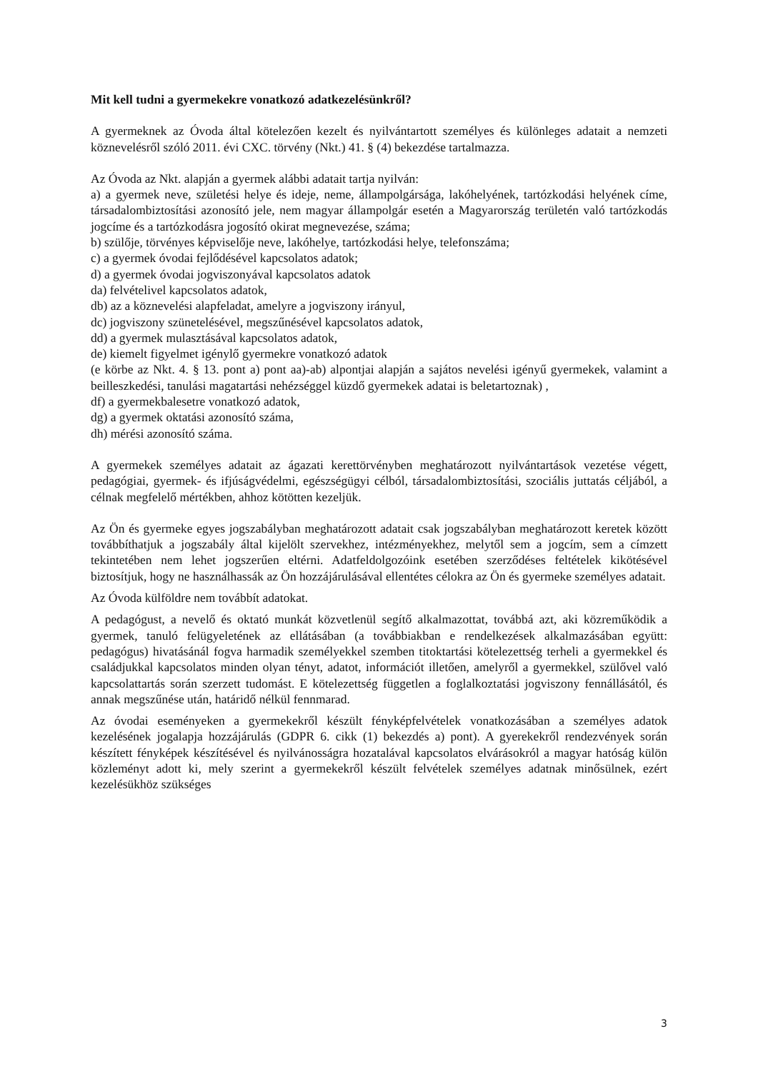Mit kell tudni a gyermekekre vonatkozó adatkezelésünkről?
A gyermeknek az Óvoda által kötelezően kezelt és nyilvántartott személyes és különleges adatait a nemzeti köznevelésről szóló 2011. évi CXC. törvény (Nkt.) 41. § (4) bekezdése tartalmazza.
Az Óvoda az Nkt. alapján a gyermek alábbi adatait tartja nyilván:
a) a gyermek neve, születési helye és ideje, neme, állampolgársága, lakóhelyének, tartózkodási helyének címe, társadalombiztosítási azonosító jele, nem magyar állampolgár esetén a Magyarország területén való tartózkodás jogcíme és a tartózkodásra jogosító okirat megnevezése, száma;
b) szülője, törvényes képviselője neve, lakóhelye, tartózkodási helye, telefonszáma;
c) a gyermek óvodai fejlődésével kapcsolatos adatok;
d) a gyermek óvodai jogviszonyával kapcsolatos adatok
da) felvételivel kapcsolatos adatok,
db) az a köznevelési alapfeladat, amelyre a jogviszony irányul,
dc) jogviszony szünetelésével, megszűnésével kapcsolatos adatok,
dd) a gyermek mulasztásával kapcsolatos adatok,
de) kiemelt figyelmet igénylő gyermekre vonatkozó adatok
(e körbe az Nkt. 4. § 13. pont a) pont aa)-ab) alpontjai alapján a sajátos nevelési igényű gyermekek, valamint a beilleszkedési, tanulási magatartási nehézséggel küzdő gyermekek adatai is beletartoznak) ,
df) a gyermekbalesetre vonatkozó adatok,
dg) a gyermek oktatási azonosító száma,
dh) mérési azonosító száma.
A gyermekek személyes adatait az ágazati kerettörvényben meghatározott nyilvántartások vezetése végett, pedagógiai, gyermek- és ifjúságvédelmi, egészségügyi célból, társadalombiztosítási, szociális juttatás céljából, a célnak megfelelő mértékben, ahhoz kötötten kezeljük.
Az Ön és gyermeke egyes jogszabályban meghatározott adatait csak jogszabályban meghatározott keretek között továbbíthatjuk a jogszabály által kijelölt szervekhez, intézményekhez, melytől sem a jogcím, sem a címzett tekintetében nem lehet jogszerűen eltérni. Adatfeldolgozóink esetében szerződéses feltételek kikötésével biztosítjuk, hogy ne használhassák az Ön hozzájárulásával ellentétes célokra az Ön és gyermeke személyes adatait.
Az Óvoda külföldre nem továbbít adatokat.
A pedagógust, a nevelő és oktató munkát közvetlenül segítő alkalmazottat, továbbá azt, aki közreműködik a gyermek, tanuló felügyeletének az ellátásában (a továbbiakban e rendelkezések alkalmazásában együtt: pedagógus) hivatásánál fogva harmadik személyekkel szemben titoktartási kötelezettség terheli a gyermekkel és családjukkal kapcsolatos minden olyan tényt, adatot, információt illetően, amelyről a gyermekkel, szülővel való kapcsolattartás során szerzett tudomást. E kötelezettség független a foglalkoztatási jogviszony fennállásától, és annak megszűnése után, határidő nélkül fennmarad.
Az óvodai eseményeken a gyermekekről készült fényképfelvételek vonatkozásában a személyes adatok kezelésének jogalapja hozzájárulás (GDPR 6. cikk (1) bekezdés a) pont). A gyerekekről rendezvények során készített fényképek készítésével és nyilvánosságra hozatalával kapcsolatos elvárásokról a magyar hatóság külön közleményt adott ki, mely szerint a gyermekekről készült felvételek személyes adatnak minősülnek, ezért kezelésükhöz szükséges
3